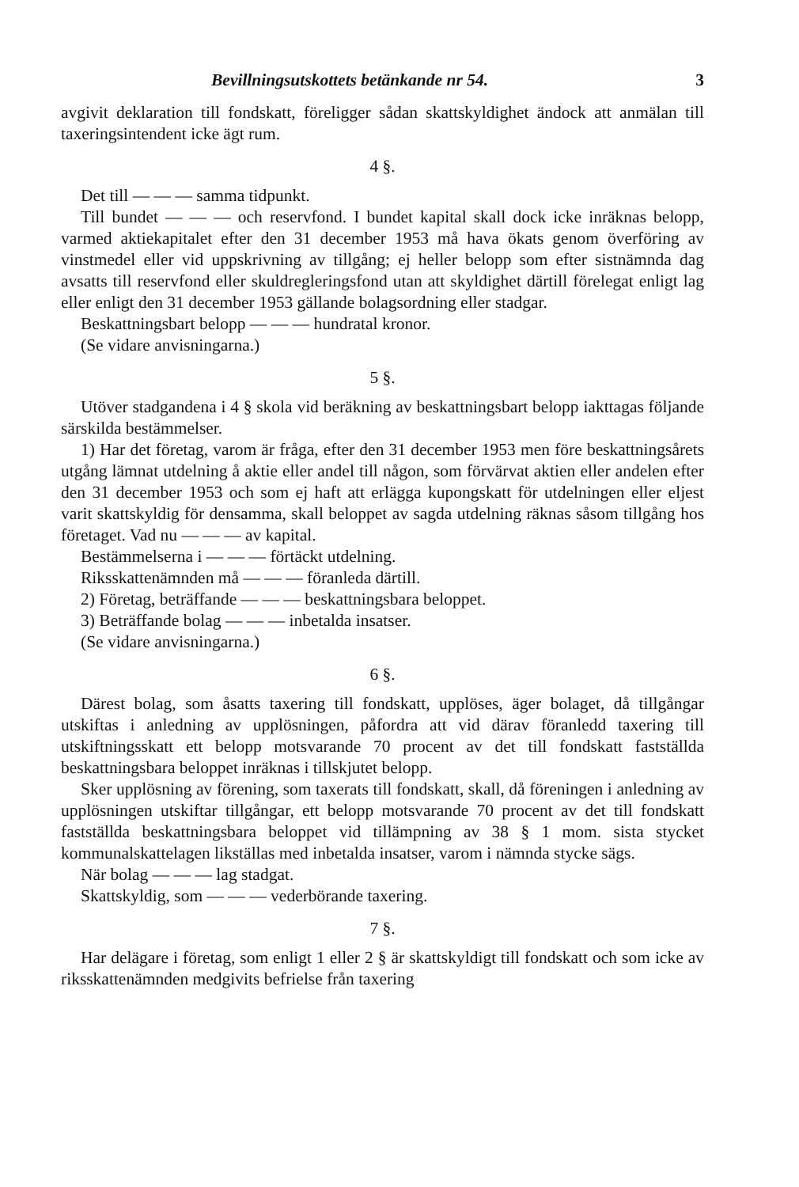Bevillningsutskottets betänkande nr 54. 3
avgivit deklaration till fondskatt, föreligger sådan skattskyldighet ändock att anmälan till taxeringsintendent icke ägt rum.
4 §.
Det till — — — samma tidpunkt.
Till bundet — — — och reservfond. I bundet kapital skall dock icke inräknas belopp, varmed aktiekapitalet efter den 31 december 1953 må hava ökats genom överföring av vinstmedel eller vid uppskrivning av tillgång; ej heller belopp som efter sistnämnda dag avsatts till reservfond eller skuldregleringsfond utan att skyldighet därtill förelegat enligt lag eller enligt den 31 december 1953 gällande bolagsordning eller stadgar.
Beskattningsbart belopp — — — hundratal kronor.
(Se vidare anvisningarna.)
5 §.
Utöver stadgandena i 4 § skola vid beräkning av beskattningsbart belopp iakttagas följande särskilda bestämmelser.
1) Har det företag, varom är fråga, efter den 31 december 1953 men före beskattningsårets utgång lämnat utdelning å aktie eller andel till någon, som förvärvat aktien eller andelen efter den 31 december 1953 och som ej haft att erlägga kupongskatt för utdelningen eller eljest varit skattskyldig för densamma, skall beloppet av sagda utdelning räknas såsom tillgång hos företaget. Vad nu — — — av kapital.
Bestämmelserna i — — — förtäckt utdelning.
Riksskattenämnden må — — — föranleda därtill.
2) Företag, beträffande — — — beskattningsbara beloppet.
3) Beträffande bolag — — — inbetalda insatser.
(Se vidare anvisningarna.)
6 §.
Därest bolag, som åsatts taxering till fondskatt, upplöses, äger bolaget, då tillgångar utskiftas i anledning av upplösningen, påfordra att vid därav föranledd taxering till utskiftningsskatt ett belopp motsvarande 70 procent av det till fondskatt fastställda beskattningsbara beloppet inräknas i tillskjutet belopp.
Sker upplösning av förening, som taxerats till fondskatt, skall, då föreningen i anledning av upplösningen utskiftar tillgångar, ett belopp motsvarande 70 procent av det till fondskatt fastställda beskattningsbara beloppet vid tillämpning av 38 § 1 mom. sista stycket kommunalskattelagen likställas med inbetalda insatser, varom i nämnda stycke sägs.
När bolag — — — lag stadgat.
Skattskyldig, som — — — vederbörande taxering.
7 §.
Har delägare i företag, som enligt 1 eller 2 § är skattskyldigt till fondskatt och som icke av riksskattenämnden medgivits befrielse från taxering